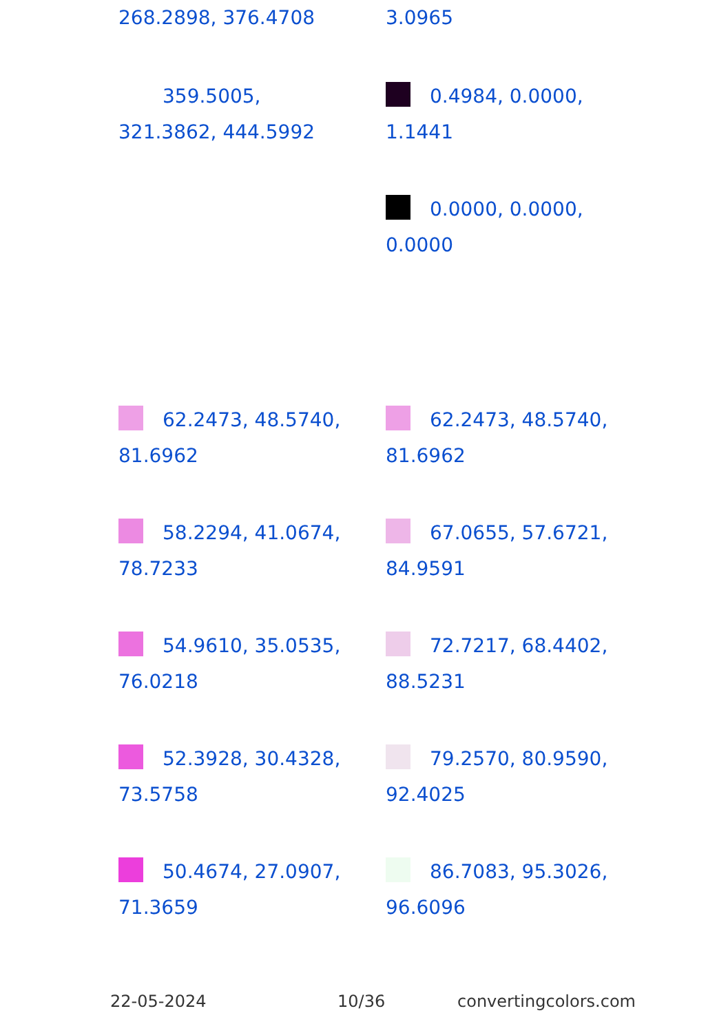268.2898, 376.4708 3.0965
359.5005, 321.3862, 444.5992
0.4984, 0.0000, 1.1441
0.0000, 0.0000, 0.0000
62.2473, 48.5740, 81.6962
62.2473, 48.5740, 81.6962
58.2294, 41.0674, 78.7233
67.0655, 57.6721, 84.9591
54.9610, 35.0535, 76.0218
72.7217, 68.4402, 88.5231
52.3928, 30.4328, 73.5758
79.2570, 80.9590, 92.4025
50.4674, 27.0907, 71.3659
86.7083, 95.3026, 96.6096
22-05-2024 10/36 convertingcolors.com